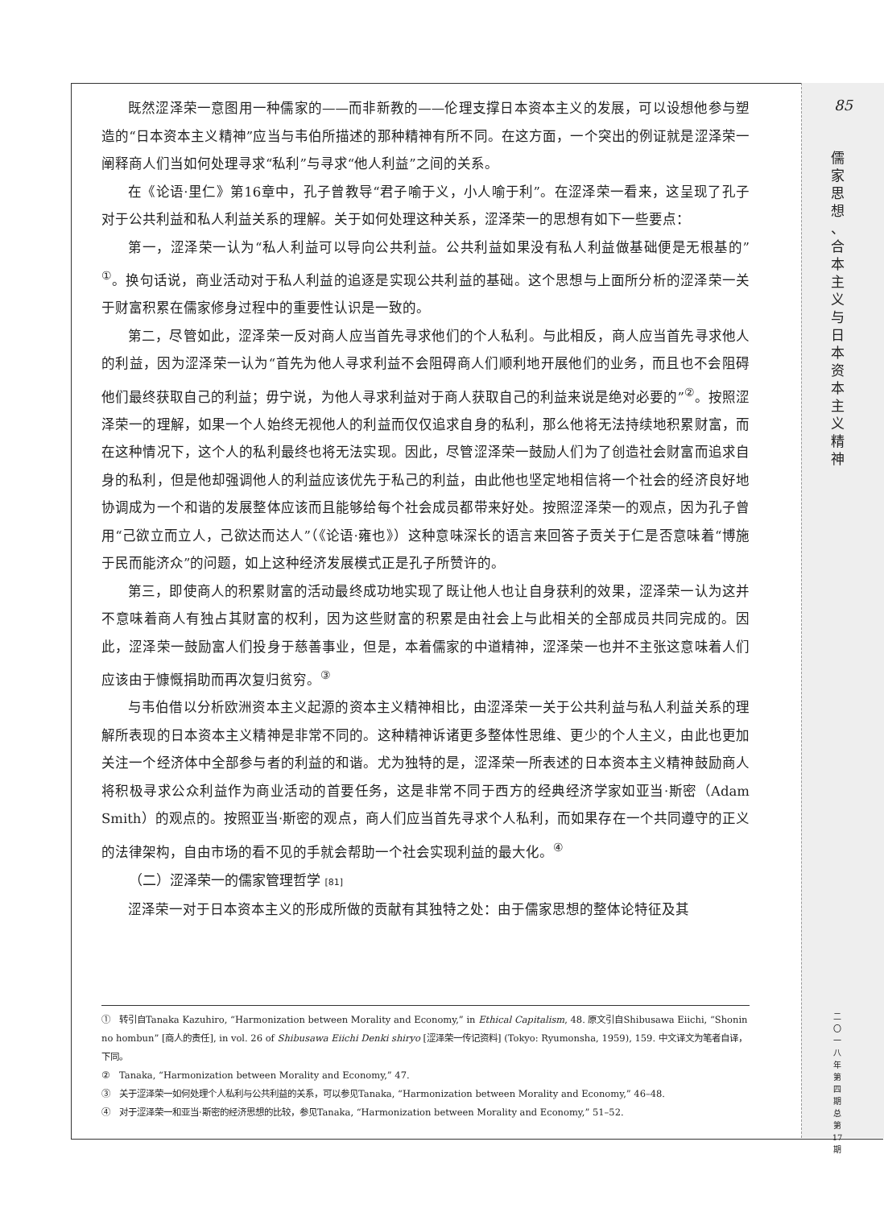85
儒
家
思
想
、
合
本
主
义
与
日
本
资
本
主
义
精
神
二
〇
一
八
年
第
四
期
总
第
17
期
既然涩泽荣一意图用一种儒家的——而非新教的——伦理支撑日本资本主义的发展，可以设想他参与塑造的“日本资本主义精神”应当与韦伯所描述的那种精神有所不同。在这方面，一个突出的例证就是涩泽荣一阐释商人们当如何处理寻求“私利”与寻求“他人利益”之间的关系。
在《论语·里仁》第16章中，孔子曾教导“君子喻于义，小人喻于利”。在涩泽荣一看来，这呈现了孔子对于公共利益和私人利益关系的理解。关于如何处理这种关系，涩泽荣一的思想有如下一些要点：
第一，涩泽荣一认为“私人利益可以导向公共利益。公共利益如果没有私人利益做基础便是无根基的”<sup>①</sup>。换句话说，商业活动对于私人利益的追逐是实现公共利益的基础。这个思想与上面所分析的涩泽荣一关于财富积累在儒家修身过程中的重要性认识是一致的。
第二，尽管如此，涩泽荣一反对商人应当首先寻求他们的个人私利。与此相反，商人应当首先寻求他人的利益，因为涩泽荣一认为“首先为他人寻求利益不会阻碍商人们顺利地开展他们的业务，而且也不会阻碍他们最终获取自己的利益；毋宁说，为他人寻求利益对于商人获取自己的利益来说是绝对必要的”<sup>②</sup>。按照涩泽荣一的理解，如果一个人始终无视他人的利益而仅仅追求自身的私利，那么他将无法持续地积累财富，而在这种情况下，这个人的私利最终也将无法实现。因此，尽管涩泽荣一鼓励人们为了创造社会财富而追求自身的私利，但是他却强调他人的利益应该优先于私己的利益，由此他也坚定地相信将一个社会的经济良好地协调成为一个和谐的发展整体应该而且能够给每个社会成员都带来好处。按照涩泽荣一的观点，因为孔子曾用“己欲立而立人，己欲达而达人”（《论语·雍也》）这种意味深长的语言来回答子贡关于仁是否意味着“博施于民而能济众”的问题，如上这种经济发展模式正是孔子所赞许的。
第三，即使商人的积累财富的活动最终成功地实现了既让他人也让自身获利的效果，涩泽荣一认为这并不意味着商人有独占其财富的权利，因为这些财富的积累是由社会上与此相关的全部成员共同完成的。因此，涩泽荣一鼓励富人们投身于慈善事业，但是，本着儒家的中道精神，涩泽荣一也并不主张这意味着人们应该由于慷慨捐助而再次复归贫穷。<sup>③</sup>
与韦伯借以分析欧洲资本主义起源的资本主义精神相比，由涩泽荣一关于公共利益与私人利益关系的理解所表现的日本资本主义精神是非常不同的。这种精神诉诸更多整体性思维、更少的个人主义，由此也更加关注一个经济体中全部参与者的利益的和谐。尤为独特的是，涩泽荣一所表述的日本资本主义精神鼓励商人将积极寻求公众利益作为商业活动的首要任务，这是非常不同于西方的经典经济学家如亚当·斯密（Adam Smith）的观点的。按照亚当·斯密的观点，商人们应当首先寻求个人私利，而如果存在一个共同遵守的正义的法律架构，自由市场的看不见的手就会帮助一个社会实现利益的最大化。<sup>④</sup>
（二）涩泽荣一的儒家管理哲学 [81]
涩泽荣一对于日本资本主义的形成所做的贡献有其独特之处：由于儒家思想的整体论特征及其
①　转引自Tanaka Kazuhiro, “Harmonization between Morality and Economy,” in Ethical Capitalism, 48. 原文引自Shibusawa Eiichi, “Shonin no hombun” [商人的责任], in vol. 26 of Shibusawa Eiichi Denki shiryo [涩泽荣一传记资料] (Tokyo: Ryumonsha, 1959), 159. 中文译文为笔者自译，下同。
②　Tanaka, “Harmonization between Morality and Economy,” 47.
③　关于涩泽荣一如何处理个人私利与公共利益的关系，可以参见Tanaka, “Harmonization between Morality and Economy,” 46–48.
④　对于涩泽荣一和亚当·斯密的经济思想的比较，参见Tanaka, “Harmonization between Morality and Economy,” 51–52.